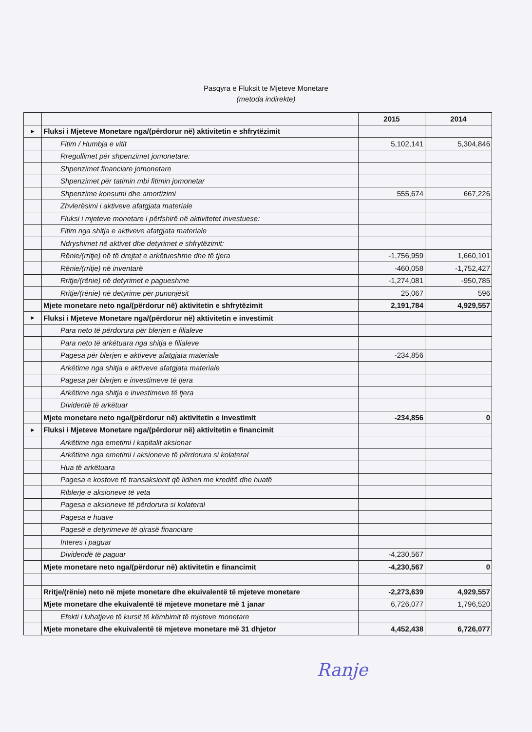Pasqyra e Fluksit te Mjeteve Monetare
(metoda indirekte)
| | | 2015 | 2014 |
| ► | Fluksi i Mjeteve Monetare nga/(përdorur në) aktivitetin e shfrytëzimit | | |
| | Fitim / Humbja e vitit | 5,102,141 | 5,304,846 |
| | Rregullimet për shpenzimet jomonetare: | | |
| | Shpenzimet financiare jomonetare | | |
| | Shpenzimet për tatimin mbi fitimin jomonetar | | |
| | Shpenzime konsumi dhe amortizimi | 555,674 | 667,226 |
| | Zhvlerësimi i aktiveve afatgjata materiale | | |
| | Fluksi i mjeteve monetare i përfshirë në aktivitetet investuese: | | |
| | Fitim nga shitja e aktiveve afatgjata materiale | | |
| | Ndryshimet në aktivet dhe detyrimet e shfrytëzimit: | | |
| | Rënie/(rritje) në të drejtat e arkëtueshme dhe të tjera | -1,756,959 | 1,660,101 |
| | Rënie/(rritje) në inventarë | -460,058 | -1,752,427 |
| | Rritje/(rënie) në detyrimet e pagueshme | -1,274,081 | -950,785 |
| | Rritje/(rënie) në detyrime për punonjësit | 25,067 | 596 |
| | Mjete monetare neto nga/(përdorur në) aktivitetin e shfrytëzimit | 2,191,784 | 4,929,557 |
| ► | Fluksi i Mjeteve Monetare nga/(përdorur në) aktivitetin e investimit | | |
| | Para neto të përdorura për blerjen e filialeve | | |
| | Para neto të arkëtuara nga shitja e filialeve | | |
| | Pagesa për blerjen e aktiveve afatgjata materiale | -234,856 | |
| | Arkëtime nga shitja e aktiveve afatgjata materiale | | |
| | Pagesa për blerjen e investimeve të tjera | | |
| | Arkëtime nga shitja e investimeve të tjera | | |
| | Dividentë të arkëtuar | | |
| | Mjete monetare neto nga/(përdorur në) aktivitetin e investimit | -234,856 | 0 |
| ► | Fluksi i Mjeteve Monetare nga/(përdorur në) aktivitetin e financimit | | |
| | Arkëtime nga emetimi i kapitalit aksionar | | |
| | Arkëtime nga emetimi i aksioneve të përdorura si kolateral | | |
| | Hua të arkëtuara | | |
| | Pagesa e kostove të transaksionit që lidhen me kreditë dhe huatë | | |
| | Riblerje e aksioneve të veta | | |
| | Pagesa e aksioneve të përdorura si kolateral | | |
| | Pagesa e huave | | |
| | Pagesë e detyrimeve të qirasë financiare | | |
| | Interes i paguar | | |
| | Dividendë të paguar | -4,230,567 | |
| | Mjete monetare neto nga/(përdorur në) aktivitetin e financimit | -4,230,567 | 0 |
| | Rritje/(rënie) neto në mjete monetare dhe ekuivalentë të mjeteve monetare | -2,273,639 | 4,929,557 |
| | Mjete monetare dhe ekuivalentë të mjeteve monetare më 1 janar | 6,726,077 | 1,796,520 |
| | Efekti i luhatjeve të kursit të këmbimit të mjeteve monetare | | |
| | Mjete monetare dhe ekuivalentë të mjeteve monetare më 31 dhjetor | 4,452,438 | 6,726,077 |
Ranje